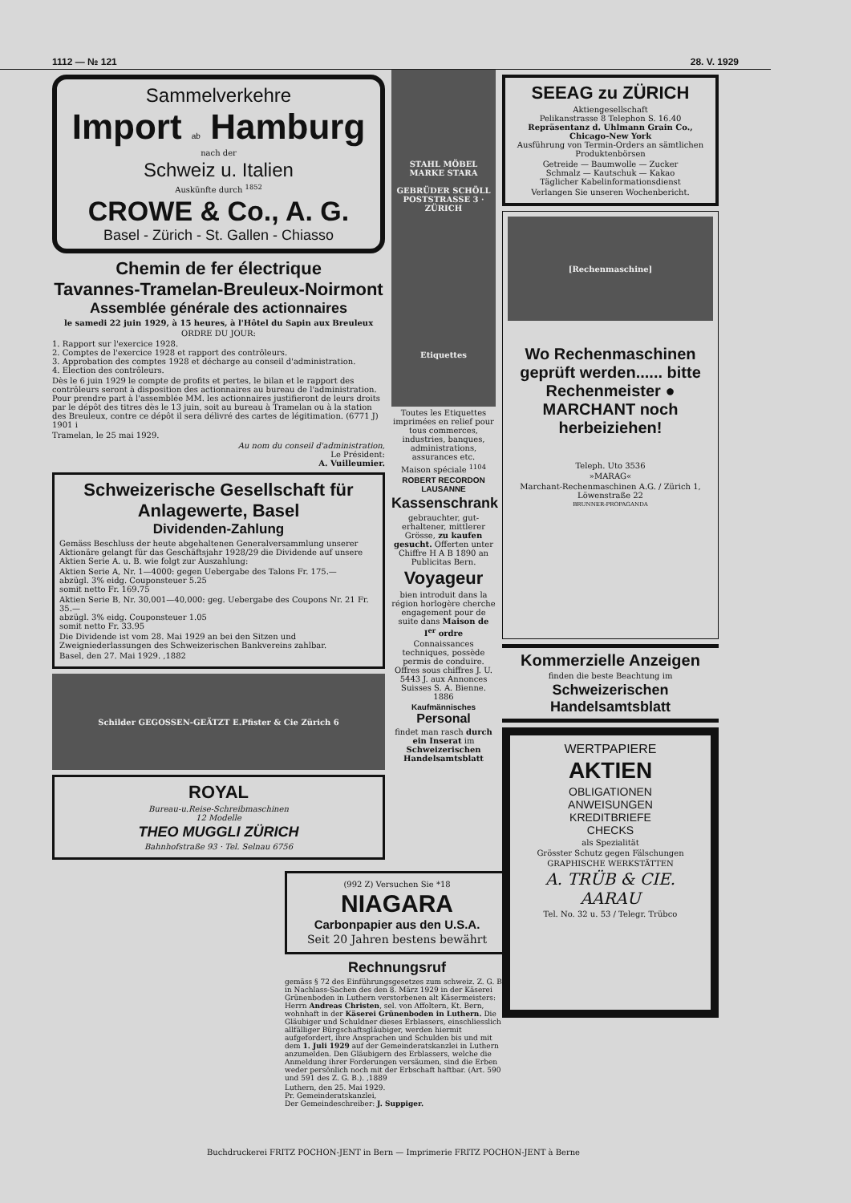1112 — № 121 28. V. 1929
Sammelverkehre
Import ab Hamburg
nach der
Schweiz u. Italien
Auskünfte durch <sup>1852</sup>
CROWE & Co., A. G.
Basel - Zürich - St. Gallen - Chiasso
Chemin de fer électrique
Tavannes-Tramelan-Breuleux-Noirmont
Assemblée générale des actionnaires
le samedi 22 juin 1929, à 15 heures, à l'Hôtel du Sapin aux Breuleux
ORDRE DU JOUR:
1. Rapport sur l'exercice 1928.
2. Comptes de l'exercice 1928 et rapport des contrôleurs.
3. Approbation des comptes 1928 et décharge au conseil d'administration.
4. Election des contrôleurs.
Dès le 6 juin 1929 le compte de profits et pertes, le bilan et le rapport des contrôleurs seront à disposition des actionnaires au bureau de l'administration. Pour prendre part à l'assemblée MM. les actionnaires justifieront de leurs droits par le dépôt des titres dès le 13 juin, soit au bureau à Tramelan ou à la station des Breuleux, contre ce dépôt il sera délivré des cartes de légitimation. (6771 J) 1901 i
Tramelan, le 25 mai 1929.
Au nom du conseil d'administration,
Le Président:
A. Vuilleumier.
Schweizerische Gesellschaft für Anlagewerte, Basel
Dividenden-Zahlung
Gemäss Beschluss der heute abgehaltenen Generalversammlung unserer Aktionäre gelangt für das Geschäftsjahr 1928/29 die Dividende auf unsere Aktien Serie A. u. B. wie folgt zur Auszahlung:
Aktien Serie A, Nr. 1—4000: gegen Uebergabe des Talons Fr. 175.—
abzügl. 3% eidg. Couponsteuer 5.25
somit netto Fr. 169.75
Aktien Serie B, Nr. 30,001—40,000: geg. Uebergabe des Coupons Nr. 21 Fr. 35.—
abzügl. 3% eidg. Couponsteuer 1.05
somit netto Fr. 33.95
Die Dividende ist vom 28. Mai 1929 an bei den Sitzen und Zweigniederlassungen des Schweizerischen Bankvereins zahlbar.
Basel, den 27. Mai 1929. ,1882
Schilder GEGOSSEN-GEÄTZT E.Pfister & Cie Zürich 6
ROYAL
Bureau-u.Reise-Schreibmaschinen
12 Modelle
THEO MUGGLI ZÜRICH
Bahnhofstraße 93 · Tel. Selnau 6756
STAHL MÖBEL
MARKE STARA
GEBRÜDER SCHÖLL
POSTSTRASSE 3 · ZÜRICH
Etiquettes
Toutes les Etiquettes imprimées en relief pour tous commerces, industries, banques, administrations, assurances etc.
Maison spéciale <sup>1104</sup>
ROBERT RECORDON LAUSANNE
Kassenschrank
gebrauchter, gut-erhaltener, mittlerer Grösse, zu kaufen gesucht. Offerten unter Chiffre H A B 1890 an Publicitas Bern.
Voyageur
bien introduit dans la région horlogère cherche engagement pour de suite dans Maison de I<sup>er</sup> ordre
Connaissances techniques, possède permis de conduire. Offres sous chiffres J. U. 5443 J. aux Annonces Suisses S. A. Bienne. 1886
Kaufmännisches
Personal
findet man rasch durch ein Inserat im Schweizerischen Handelsamtsblatt
SEEAG zu ZÜRICH
Aktiengesellschaft
Pelikanstrasse 8 Telephon S. 16.40
Repräsentanz d. Uhlmann Grain Co., Chicago-New York
Ausführung von Termin-Orders an sämtlichen Produktenbörsen
Getreide — Baumwolle — Zucker
Schmalz — Kautschuk — Kakao
Täglicher Kabelinformationsdienst
Verlangen Sie unseren Wochenbericht.
[Rechenmaschine]
Wo Rechenmaschinen geprüft werden...... bitte Rechenmeister ● MARCHANT noch herbeiziehen!
Teleph. Uto 3536
»MARAG«
Marchant-Rechenmaschinen A.G. / Zürich 1, Löwenstraße 22
BRUNNER-PROPAGANDA
Kommerzielle Anzeigen
finden die beste Beachtung im
Schweizerischen Handelsamtsblatt
WERTPAPIERE
AKTIEN
OBLIGATIONEN
ANWEISUNGEN
KREDITBRIEFE
CHECKS
als Spezialität
Grösster Schutz gegen Fälschungen
GRAPHISCHE WERKSTÄTTEN
A. TRÜB & CIE.
AARAU
Tel. No. 32 u. 53 / Telegr. Trübco
(992 Z) Versuchen Sie *18
NIAGARA
Carbonpapier aus den U.S.A.
Seit 20 Jahren bestens bewährt
Rechnungsruf
gemäss § 72 des Einführungsgesetzes zum schweiz. Z. G. B. in Nachlass-Sachen des den 8. März 1929 in der Käserei Grünenboden in Luthern verstorbenen alt Käsermeisters: Herrn Andreas Christen, sel. von Affoltern, Kt. Bern, wohnhaft in der Käserei Grünenboden in Luthern. Die Gläubiger und Schuldner dieses Erblassers, einschliesslich allfälliger Bürgschaftsgläubiger, werden hiermit aufgefordert, ihre Ansprachen und Schulden bis und mit dem 1. Juli 1929 auf der Gemeinderatskanzlei in Luthern anzumelden. Den Gläubigern des Erblassers, welche die Anmeldung ihrer Forderungen versäumen, sind die Erben weder persönlich noch mit der Erbschaft haftbar. (Art. 590 und 591 des Z. G. B.). ,1889
Luthern, den 25. Mai 1929.
Pr. Gemeinderatskanzlei,
Der Gemeindeschreiber: J. Suppiger.
Buchdruckerei FRITZ POCHON-JENT in Bern — Imprimerie FRITZ POCHON-JENT à Berne